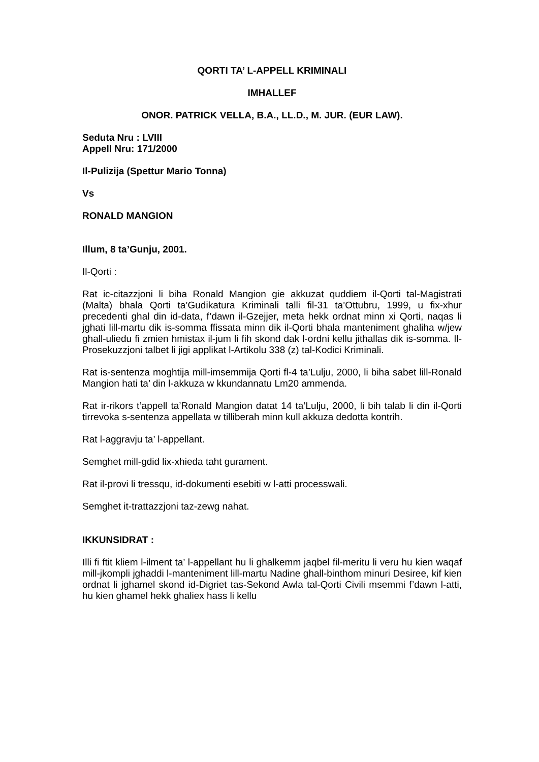QORTI TA’ L-APPELL KRIMINALI
IMHALLEF
ONOR. PATRICK VELLA, B.A., LL.D., M. JUR. (EUR LAW).
Seduta Nru : LVIII
Appell Nru: 171/2000
Il-Pulizija (Spettur Mario Tonna)
Vs
RONALD MANGION
Illum, 8 ta’Gunju, 2001.
Il-Qorti :
Rat ic-citazzjoni li biha Ronald Mangion gie akkuzat quddiem il-Qorti tal-Magistrati (Malta) bhala Qorti ta’Gudikatura Kriminali talli fil-31 ta’Ottubru, 1999, u fix-xhur precedenti ghal din id-data, f’dawn il-Gzejjer, meta hekk ordnat minn xi Qorti, naqas li jghati lill-martu dik is-somma ffissata minn dik il-Qorti bhala manteniment ghaliha w/jew ghall-uliedu fi zmien hmistax il-jum li fih skond dak l-ordni kellu jithallas dik is-somma. Il-Prosekuzzjoni talbet li jigi applikat l-Artikolu 338 (z) tal-Kodici Kriminali.
Rat is-sentenza moghtija mill-imsemmija Qorti fl-4 ta’Lulju, 2000, li biha sabet lill-Ronald Mangion hati ta’ din l-akkuza w kkundannatu Lm20 ammenda.
Rat ir-rikors t’appell ta’Ronald Mangion datat 14 ta’Lulju, 2000, li bih talab li din il-Qorti tirrevoka s-sentenza appellata w tilliberah minn kull akkuza dedotta kontrih.
Rat l-aggravju ta’ l-appellant.
Semghet mill-gdid lix-xhieda taht gurament.
Rat il-provi li tressqu, id-dokumenti esebiti w l-atti processwali.
Semghet it-trattazzjoni taz-zewg nahat.
IKKUNSIDRAT :
Illi fi ftit kliem l-ilment ta’ l-appellant hu li ghalkemm jaqbel fil-meritu li veru hu kien waqaf mill-jkompli jghaddi l-manteniment lill-martu Nadine ghall-binthom minuri Desiree, kif kien ordnat li jghamel skond id-Digriet tas-Sekond Awla tal-Qorti Civili msemmi f’dawn l-atti, hu kien ghamel hekk ghaliex hass li kellu